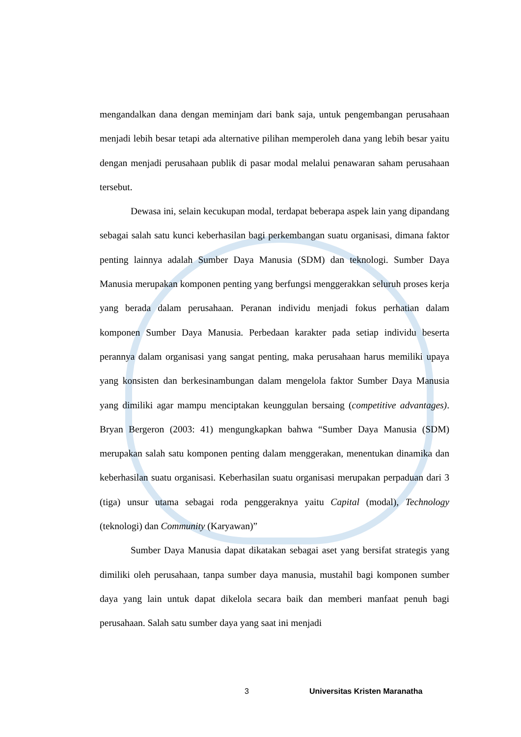mengandalkan dana dengan meminjam dari bank saja, untuk pengembangan perusahaan menjadi lebih besar tetapi ada alternative pilihan memperoleh dana yang lebih besar yaitu dengan menjadi perusahaan publik di pasar modal melalui penawaran saham perusahaan tersebut.
Dewasa ini, selain kecukupan modal, terdapat beberapa aspek lain yang dipandang sebagai salah satu kunci keberhasilan bagi perkembangan suatu organisasi, dimana faktor penting lainnya adalah Sumber Daya Manusia (SDM) dan teknologi. Sumber Daya Manusia merupakan komponen penting yang berfungsi menggerakkan seluruh proses kerja yang berada dalam perusahaan. Peranan individu menjadi fokus perhatian dalam komponen Sumber Daya Manusia. Perbedaan karakter pada setiap individu beserta perannya dalam organisasi yang sangat penting, maka perusahaan harus memiliki upaya yang konsisten dan berkesinambungan dalam mengelola faktor Sumber Daya Manusia yang dimiliki agar mampu menciptakan keunggulan bersaing (competitive advantages). Bryan Bergeron (2003: 41) mengungkapkan bahwa “Sumber Daya Manusia (SDM) merupakan salah satu komponen penting dalam menggerakan, menentukan dinamika dan keberhasilan suatu organisasi. Keberhasilan suatu organisasi merupakan perpaduan dari 3 (tiga) unsur utama sebagai roda penggeraknya yaitu Capital (modal), Technology (teknologi) dan Community (Karyawan)”
Sumber Daya Manusia dapat dikatakan sebagai aset yang bersifat strategis yang dimiliki oleh perusahaan, tanpa sumber daya manusia, mustahil bagi komponen sumber daya yang lain untuk dapat dikelola secara baik dan memberi manfaat penuh bagi perusahaan. Salah satu sumber daya yang saat ini menjadi
3 Universitas Kristen Maranatha